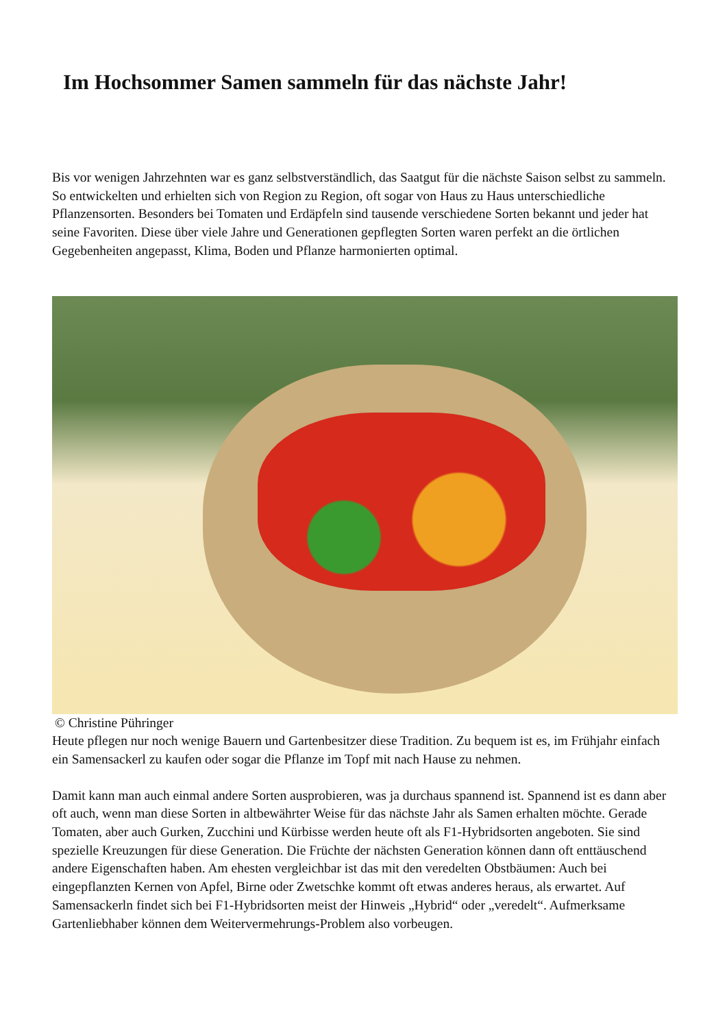Im Hochsommer Samen sammeln für das nächste Jahr!
Bis vor wenigen Jahrzehnten war es ganz selbstverständlich, das Saatgut für die nächste Saison selbst zu sammeln. So entwickelten und erhielten sich von Region zu Region, oft sogar von Haus zu Haus unterschiedliche Pflanzensorten. Besonders bei Tomaten und Erdäpfeln sind tausende verschiedene Sorten bekannt und jeder hat seine Favoriten. Diese über viele Jahre und Generationen gepflegten Sorten waren perfekt an die örtlichen Gegebenheiten angepasst, Klima, Boden und Pflanze harmonierten optimal.
© Christine Pühringer
Heute pflegen nur noch wenige Bauern und Gartenbesitzer diese Tradition. Zu bequem ist es, im Frühjahr einfach ein Samensackerl zu kaufen oder sogar die Pflanze im Topf mit nach Hause zu nehmen.
Damit kann man auch einmal andere Sorten ausprobieren, was ja durchaus spannend ist. Spannend ist es dann aber oft auch, wenn man diese Sorten in altbewährter Weise für das nächste Jahr als Samen erhalten möchte. Gerade Tomaten, aber auch Gurken, Zucchini und Kürbisse werden heute oft als F1-Hybridsorten angeboten. Sie sind spezielle Kreuzungen für diese Generation. Die Früchte der nächsten Generation können dann oft enttäuschend andere Eigenschaften haben. Am ehesten vergleichbar ist das mit den veredelten Obstbäumen: Auch bei eingepflanzten Kernen von Apfel, Birne oder Zwetschke kommt oft etwas anderes heraus, als erwartet. Auf Samensackerln findet sich bei F1-Hybridsorten meist der Hinweis „Hybrid“ oder „veredelt“. Aufmerksame Gartenliebhaber können dem Weitervermehrungs-Problem also vorbeugen.